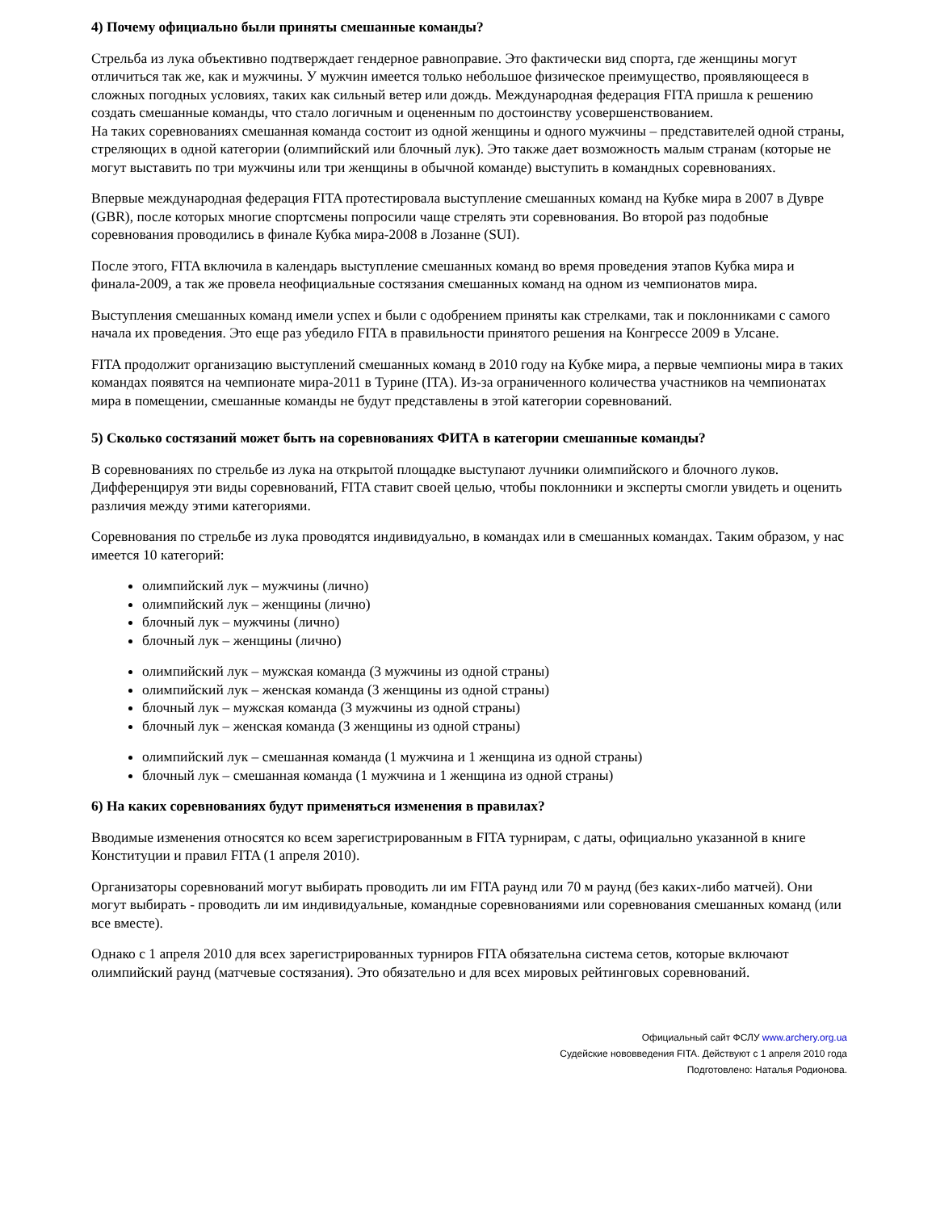4) Почему официально были приняты смешанные команды?
Стрельба из лука объективно подтверждает гендерное равноправие. Это фактически вид спорта, где женщины могут отличиться так же, как и мужчины. У мужчин имеется только небольшое физическое преимущество, проявляющееся в сложных погодных условиях, таких как сильный ветер или дождь. Международная федерация FITA пришла к решению создать смешанные команды, что стало логичным и оцененным по достоинству усовершенствованием.
На таких соревнованиях смешанная команда состоит из одной женщины и одного мужчины – представителей одной страны, стреляющих в одной категории (олимпийский или блочный лук). Это также дает возможность малым странам (которые не могут выставить по три мужчины или три женщины в обычной команде) выступить в командных соревнованиях.
Впервые международная федерация FITA протестировала выступление смешанных команд на Кубке мира в 2007 в Дувре (GBR), после которых многие спортсмены попросили чаще стрелять эти соревнования. Во второй раз подобные соревнования проводились в финале Кубка мира-2008 в Лозанне (SUI).
После этого, FITA включила в календарь выступление смешанных команд во время проведения этапов Кубка мира и финала-2009, а так же провела неофициальные состязания смешанных команд на одном из чемпионатов мира.
Выступления смешанных команд имели успех и были с одобрением приняты как стрелками, так и поклонниками с самого начала их проведения. Это еще раз убедило FITA в правильности принятого решения на Конгрессе 2009 в Улсане.
FITA продолжит организацию выступлений смешанных команд в 2010 году на Кубке мира, а первые чемпионы мира в таких командах появятся на чемпионате мира-2011 в Турине (ITA). Из-за ограниченного количества участников на чемпионатах мира в помещении, смешанные команды не будут представлены в этой категории соревнований.
5) Сколько состязаний может быть на соревнованиях ФИТА в категории смешанные команды?
В соревнованиях по стрельбе из лука на открытой площадке выступают лучники олимпийского и блочного луков. Дифференцируя эти виды соревнований, FITA ставит своей целью, чтобы поклонники и эксперты смогли увидеть и оценить различия между этими категориями.
Соревнования по стрельбе из лука проводятся индивидуально, в командах или в смешанных командах. Таким образом, у нас имеется 10 категорий:
олимпийский лук – мужчины (лично)
олимпийский лук – женщины (лично)
блочный лук – мужчины (лично)
блочный лук – женщины (лично)
олимпийский лук – мужская команда (3 мужчины из одной страны)
олимпийский лук – женская команда (3 женщины из одной страны)
блочный лук – мужская команда (3 мужчины из одной страны)
блочный лук – женская команда (3 женщины из одной страны)
олимпийский лук – смешанная команда (1 мужчина и 1 женщина из одной страны)
блочный лук – смешанная команда (1 мужчина и 1 женщина из одной страны)
6) На каких соревнованиях будут применяться изменения в правилах?
Вводимые изменения относятся ко всем зарегистрированным в FITA турнирам, с даты, официально указанной в книге Конституции и правил FITA (1 апреля 2010).
Организаторы соревнований могут выбирать проводить ли им FITA раунд или 70 м раунд (без каких-либо матчей). Они могут выбирать - проводить ли им индивидуальные, командные соревнованиями или соревнования смешанных команд (или все вместе).
Однако с 1 апреля 2010 для всех зарегистрированных турниров FITA обязательна система сетов, которые включают олимпийский раунд (матчевые состязания). Это обязательно и для всех мировых рейтинговых соревнований.
Официальный сайт ФСЛУ www.archery.org.ua
Судейские нововведения FITA. Действуют с 1 апреля 2010 года
Подготовлено: Наталья Родионова.